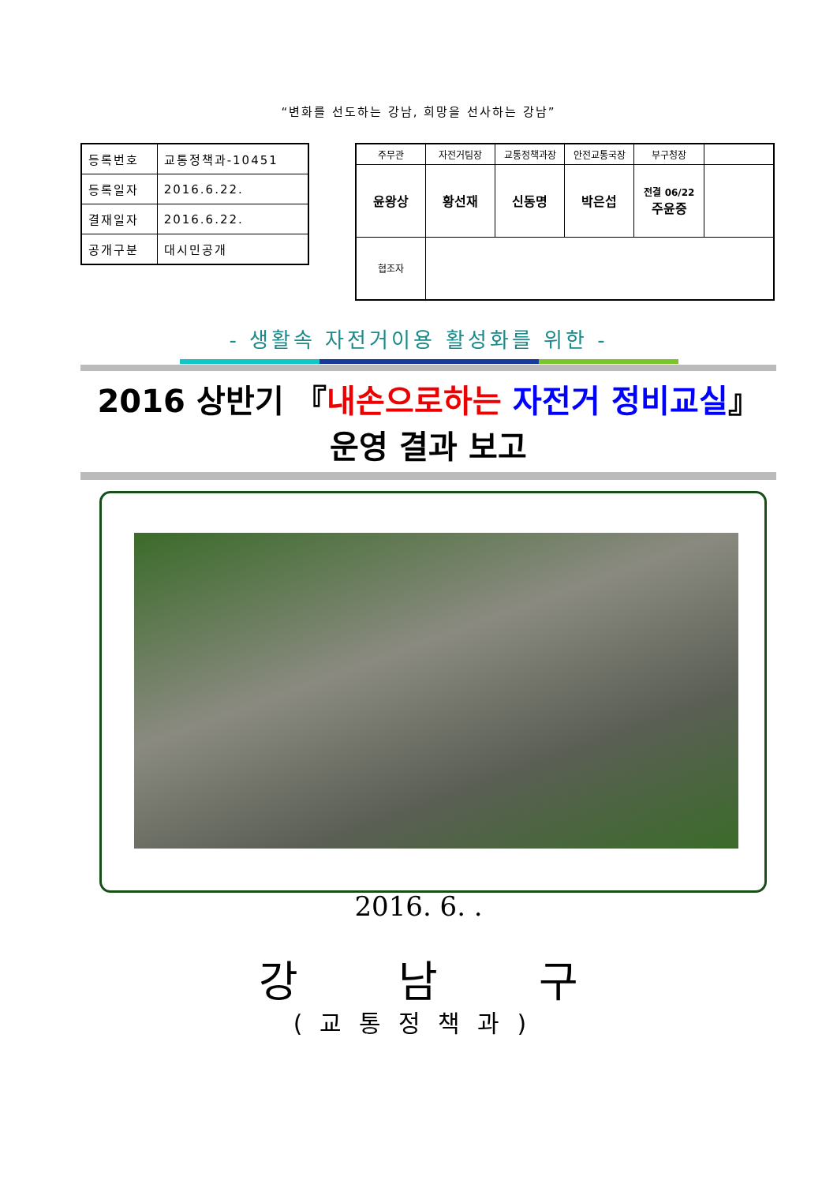“변화를 선도하는 강남, 희망을 선사하는 강남”
| 등록번호 | 교통정책과-10451 |
| 등록일자 | 2016.6.22. |
| 결재일자 | 2016.6.22. |
| 공개구분 | 대시민공개 |
| 주무관 | 자전거팀장 | 교통정책과장 | 안전교통국장 | 부구청장 | |
| 윤왕상 | 황선재 | 신동명 | 박은섭 | 전결 06/22 주윤중 | |
| 협조자 | | | | | |
- 생활속 자전거이용 활성화를 위한 -
2016 상반기 『내손으로하는 자전거 정비교실』 운영 결과 보고
2016. 6. .
강 남 구
(교통정책과)